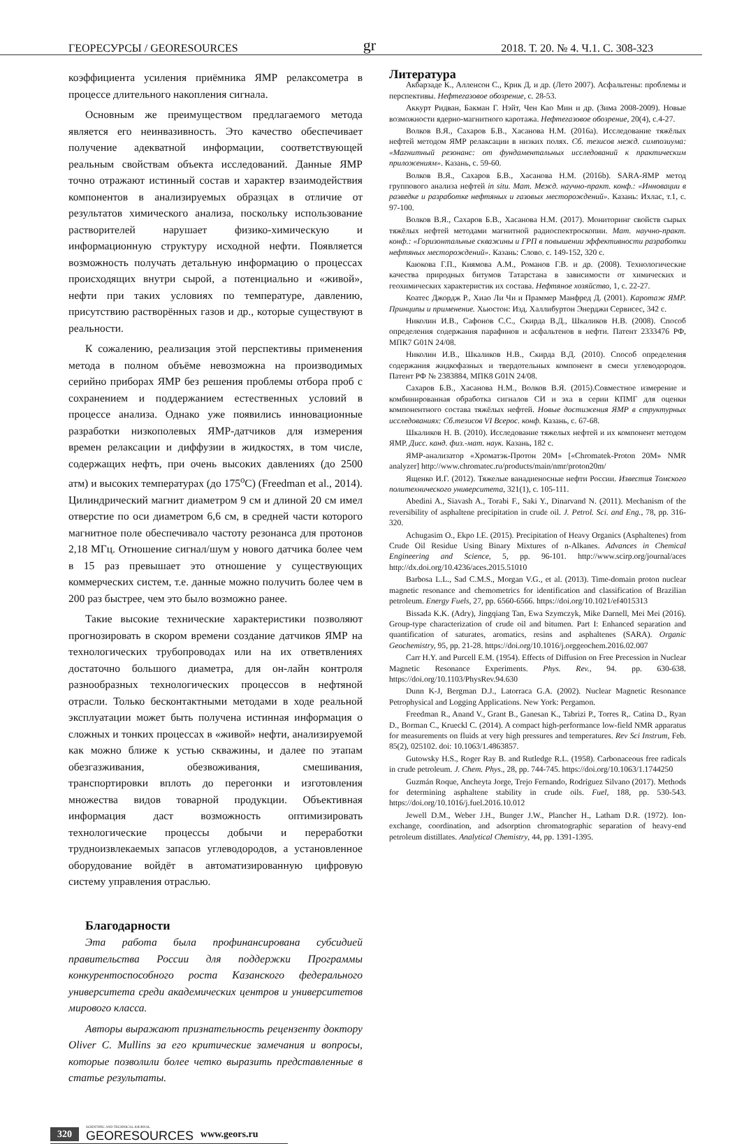ГЕОРЕСУРСЫ / GEORESOURCES gr 2018. Т. 20. № 4. Ч.1. С. 308-323
коэффициента усиления приёмника ЯМР релаксометра в процессе длительного накопления сигнала.
Основным же преимуществом предлагаемого метода является его неинвазивность. Это качество обеспечивает получение адекватной информации, соответствующей реальным свойствам объекта исследований. Данные ЯМР точно отражают истинный состав и характер взаимодействия компонентов в анализируемых образцах в отличие от результатов химического анализа, поскольку использование растворителей нарушает физико-химическую и информационную структуру исходной нефти. Появляется возможность получать детальную информацию о процессах происходящих внутри сырой, а потенциально и «живой», нефти при таких условиях по температуре, давлению, присутствию растворённых газов и др., которые существуют в реальности.
К сожалению, реализация этой перспективы применения метода в полном объёме невозможна на производимых серийно приборах ЯМР без решения проблемы отбора проб с сохранением и поддержанием естественных условий в процессе анализа. Однако уже появились инновационные разработки низкополевых ЯМР-датчиков для измерения времен релаксации и диффузии в жидкостях, в том числе, содержащих нефть, при очень высоких давлениях (до 2500 атм) и высоких температурах (до 175<sup>o</sup>C) (Freedman et al., 2014). Цилиндрический магнит диаметром 9 см и длиной 20 см имел отверстие по оси диаметром 6,6 см, в средней части которого магнитное поле обеспечивало частоту резонанса для протонов 2,18 МГц. Отношение сигнал/шум у нового датчика более чем в 15 раз превышает это отношение у существующих коммерческих систем, т.е. данные можно получить более чем в 200 раз быстрее, чем это было возможно ранее.
Такие высокие технические характеристики позволяют прогнозировать в скором времени создание датчиков ЯМР на технологических трубопроводах или на их ответвлениях достаточно большого диаметра, для он-лайн контроля разнообразных технологических процессов в нефтяной отрасли. Только бесконтактными методами в ходе реальной эксплуатации может быть получена истинная информация о сложных и тонких процессах в «живой» нефти, анализируемой как можно ближе к устью скважины, и далее по этапам обезгазживания, обезвоживания, смешивания, транспортировки вплоть до перегонки и изготовления множества видов товарной продукции. Объективная информация даст возможность оптимизировать технологические процессы добычи и переработки трудноизвлекаемых запасов углеводородов, а установленное оборудование войдёт в автоматизированную цифровую систему управления отраслью.
Благодарности
Эта работа была профинансирована субсидией правительства России для поддержки Программы конкурентоспособного роста Казанского федерального университета среди академических центров и университетов мирового класса.
Авторы выражают признательность рецензенту доктору Oliver C. Mullins за его критические замечания и вопросы, которые позволили более четко выразить представленные в статье результаты.
Литература
Акбарзаде К., Алленсон С., Крик Д. и др. (Лето 2007). Асфальтены: проблемы и перспективы. Нефтегазовое обозрение, с. 28-53.
Аккурт Ридван, Бакман Г. Нэйт, Чен Као Мин и др. (Зима 2008-2009). Новые возможности ядерно-магнитного каротажа. Нефтегазовое обозрение, 20(4), с.4-27.
Волков В.Я., Сахаров Б.В., Хасанова Н.М. (2016a). Исследование тяжёлых нефтей методом ЯМР релаксации в низких полях. Сб. тезисов межд. симпозиума: «Магнитный резонанс: от фундаментальных исследований к практическим приложениям». Казань, с. 59-60.
Волков В.Я., Сахаров Б.В., Хасанова Н.М. (2016b). SARA-ЯМР метод группового анализа нефтей in situ. Мат. Межд. научно-практ. конф.: «Инновации в разведке и разработке нефтяных и газовых месторождений». Казань: Ихлас, т.1, с. 97-100.
Волков В.Я., Сахаров Б.В., Хасанова Н.М. (2017). Мониторинг свойств сырых тяжёлых нефтей методами магнитной радиоспектроскопии. Мат. научно-практ. конф.: «Горизонтальные скважины и ГРП в повышении эффективности разработки нефтяных месторождений». Казань: Слово. с. 149-152, 320 с.
Каюкова Г.П., Киямова А.М., Романов Г.В. и др. (2008). Технологические качества природных битумов Татарстана в зависимости от химических и геохимических характеристик их состава. Нефтяное хозяйство, 1, с. 22-27.
Коатес Джордж Р., Хиао Ли Чи и Праммер Манфред Д. (2001). Каротаж ЯМР. Принципы и применение. Хьюстон: Изд. Халлибуртон Энерджи Сервисес, 342 с.
Николин И.В., Сафонов С.С., Скирда В.Д., Шкаликов Н.В. (2008). Способ определения содержания парафинов и асфальтенов в нефти. Патент 2333476 РФ, МПК7 G01N 24/08.
Николин И.В., Шкаликов Н.В., Скирда В.Д. (2010). Способ определения содержания жидкофазных и твердотельных компонент в смеси углеводородов. Патент РФ № 2383884, МПК8 G01N 24/08.
Сахаров Б.В., Хасанова Н.М., Волков В.Я. (2015).Совместное измерение и комбинированная обработка сигналов СИ и эха в серии КПМГ для оценки компонентного состава тяжёлых нефтей. Новые достижения ЯМР в структурных исследованиях: Сб.тезисов VI Всерос. конф. Казань, с. 67-68.
Шкаликов Н. В. (2010). Исследование тяжелых нефтей и их компонент методом ЯМР. Дисс. канд. физ.-мат. наук. Казань, 182 с.
ЯМР-анализатор «Хроматэк-Протон 20М» [«Chromatek-Proton 20M» NMR analyzer] http://www.chromatec.ru/products/main/nmr/proton20m/
Ященко И.Г. (2012). Тяжелые ванадиеносные нефти России. Известия Томского политехнического университета, 321(1), с. 105-111.
Abedini A., Siavash A., Torabi F., Saki Y., Dinarvand N. (2011). Mechanism of the reversibility of asphaltene precipitation in crude oil. J. Petrol. Sci. and Eng., 78, pp. 316-320.
Achugasim O., Ekpo I.E. (2015). Precipitation of Heavy Organics (Asphaltenes) from Crude Oil Residue Using Binary Mixtures of n-Alkanes. Advances in Chemical Engineering and Science, 5, pp. 96-101. http://www.scirp.org/journal/aces http://dx.doi.org/10.4236/aces.2015.51010
Barbosa L.L., Sad C.M.S., Morgan V.G., et al. (2013). Time-domain proton nuclear magnetic resonance and chemometrics for identification and classification of Brazilian petroleum. Energy Fuels, 27, pp. 6560-6566. https://doi.org/10.1021/ef4015313
Bissada K.K. (Adry), Jingqiang Tan, Ewa Szymczyk, Mike Darnell, Mei Mei (2016). Group-type characterization of crude oil and bitumen. Part I: Enhanced separation and quantification of saturates, aromatics, resins and asphaltenes (SARA). Organic Geochemistry, 95, pp. 21-28. https://doi.org/10.1016/j.orggeochem.2016.02.007
Carr H.Y. and Purcell E.M. (1954). Effects of Diffusion on Free Precession in Nuclear Magnetic Resonance Experiments. Phys. Rev., 94. pp. 630-638. https://doi.org/10.1103/PhysRev.94.630
Dunn K-J, Bergman D.J., Latorraca G.A. (2002). Nuclear Magnetic Resonance Petrophysical and Logging Applications. New York: Pergamon.
Freedman R., Anand V., Grant B., Ganesan K., Tabrizi P., Torres R,. Catina D., Ryan D., Borman C., Krueckl C. (2014). A compact high-performance low-field NMR apparatus for measurements on fluids at very high pressures and temperatures. Rev Sci Instrum, Feb. 85(2), 025102. doi: 10.1063/1.4863857.
Gutowsky H.S., Roger Ray B. and Rutledge R.L. (1958). Carbonaceous free radicals in crude petroleum. J. Chem. Phys., 28, pp. 744-745. https://doi.org/10.1063/1.1744250
Guzmán Roque, Ancheyta Jorge, Trejo Fernando, Rodríguez Silvano (2017). Methods for determining asphaltene stability in crude oils. Fuel, 188, pp. 530-543. https://doi.org/10.1016/j.fuel.2016.10.012
Jewell D.M., Weber J.H., Bunger J.W., Plancher H., Latham D.R. (1972). Ion-exchange, coordination, and adsorption chromatographic separation of heavy-end petroleum distillates. Analytical Chemistry, 44, pp. 1391-1395.
320 SCIENTIFIC AND TECHNICAL JOURNAL
GEORESOURCES www.geors.ru